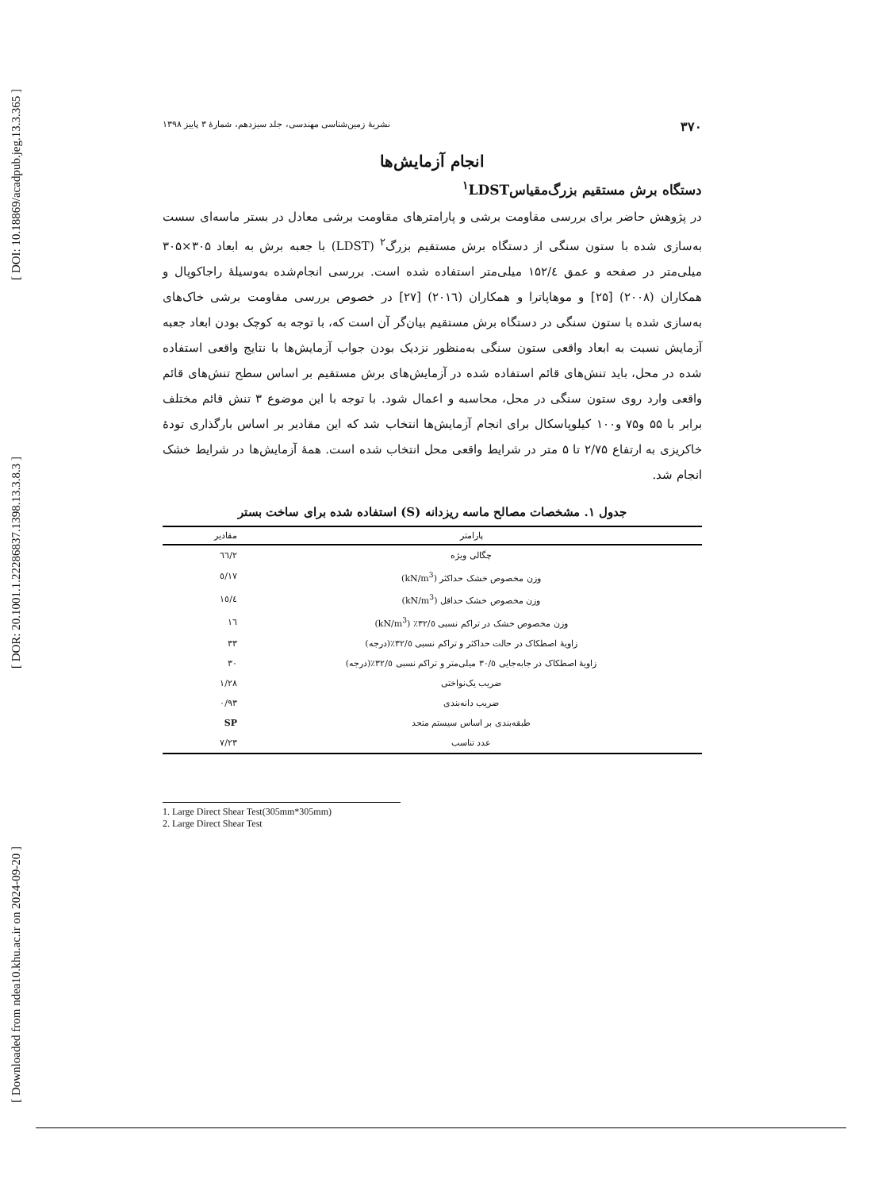[ DOI: 10.18869/acadpub.jeg.13.3.365 ]
[ DOR: 20.1001.1.22286837.1398.13.3.8.3 ]
[ Downloaded from ndea10.khu.ac.ir on 2024-09-20 ]
۳۷۰ نشریۀ زمین‌شناسی مهندسی، جلد سیزدهم، شمارۀ ۳ پاییز ۱۳۹۸
انجام آزمایش‌ها
دستگاه برش مستقیم بزرگ‌مقیاس<sup>۱</sup>LDST
در پژوهش حاضر برای بررسی مقاومت برشی و پارامترهای مقاومت برشی معادل در بستر ماسه‌ای سست به‌سازی شده با ستون سنگی از دستگاه برش مستقیم بزرگ<sup>۲</sup> (LDST) با جعبه برش به ابعاد ۳۰۵×۳۰۵ میلی‌متر در صفحه و عمق ۱۵۲/٤ میلی‌متر استفاده شده است. بررسی انجام‌شده به‌وسیلۀ راجاکوپال و همکاران (۲۰۰۸) [۲۵] و موهاپاترا و همکاران (۲۰۱٦) [۲۷] در خصوص بررسی مقاومت برشی خاک‌های به‌سازی شده با ستون سنگی در دستگاه برش مستقیم بیان‌گر آن است که، با توجه به کوچک بودن ابعاد جعبه آزمایش نسبت به ابعاد واقعی ستون سنگی به‌منظور نزدیک بودن جواب آزمایش‌ها با نتایج واقعی استفاده شده در محل، باید تنش‌های قائم استفاده شده در آزمایش‌های برش مستقیم بر اساس سطح تنش‌های قائم واقعی وارد روی ستون سنگی در محل، محاسبه و اعمال شود. با توجه با این موضوع ۳ تنش قائم مختلف برابر با ۵۵ و۷۵ و۱۰۰ کیلوپاسکال برای انجام آزمایش‌ها انتخاب شد که این مقادیر بر اساس بارگذاری تودۀ خاکریزی به ارتفاع ۲/۷۵ تا ۵ متر در شرایط واقعی محل انتخاب شده است. همۀ آزمایش‌ها در شرایط خشک انجام شد.
جدول ۱. مشخصات مصالح ماسه ریزدانه (S) استفاده شده برای ساخت بستر
| پارامتر | مقادیر |
| --- | --- |
| چگالی ویژه | ۲/٦٦ |
| وزن مخصوص خشک حداکثر (kN/m<sup>3</sup>) | ۱۷/٥ |
| وزن مخصوص خشک حداقل (kN/m<sup>3</sup>) | ۱٥/٤ |
| وزن مخصوص خشک در تراکم نسبی ۳۲/٥٪ (kN/m<sup>3</sup>) | ۱٦ |
| زاویۀ اصطکاک در حالت حداکثر و تراکم نسبی ۳۲/٥٪(درجه) | ۳۳ |
| زاویۀ اصطکاک در جابه‌جایی ۳۰/٥ میلی‌متر و تراکم نسبی ۳۲/٥٪(درجه) | ۳۰ |
| ضریب یک‌نواختی | ۱/۲۸ |
| ضریب دانه‌بندی | ۰/۹۳ |
| طبقه‌بندی بر اساس سیستم متحد | SP |
| عدد تناسب | ۷/۲۳ |
1. Large Direct Shear Test(305mm*305mm)
2. Large Direct Shear Test